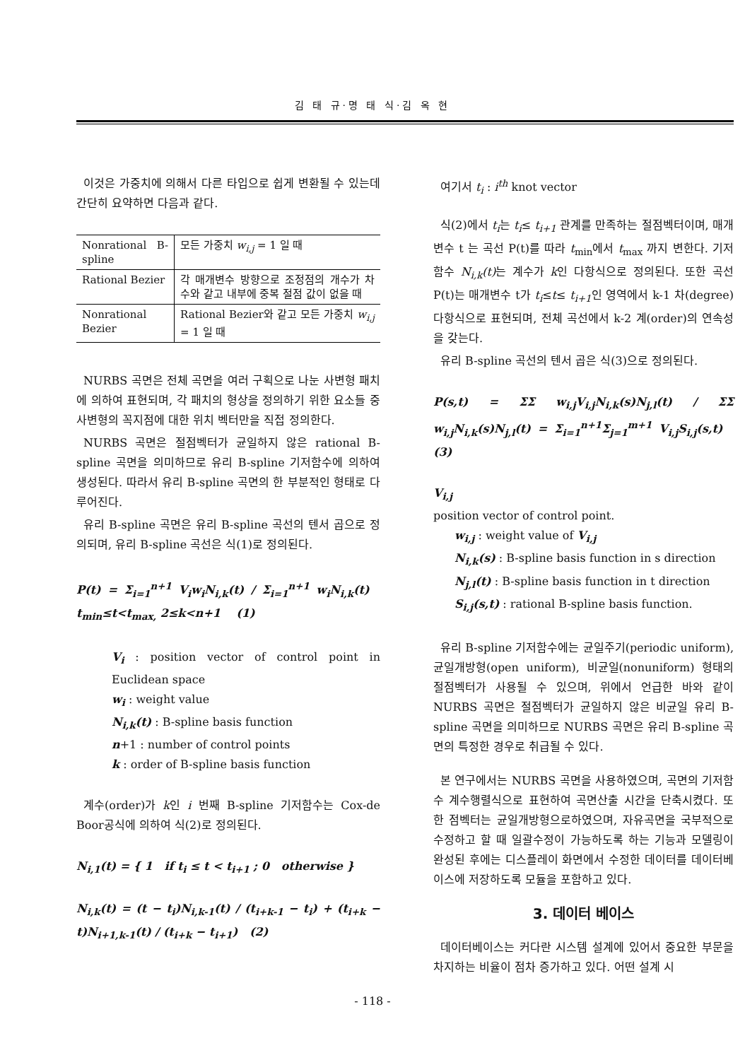김 태 규·명 태 식·김 옥 현
이것은 가중치에 의해서 다른 타입으로 쉽게 변환될 수 있는데 간단히 요약하면 다음과 같다.
| Nonrational B-spline | 모든 가중치 w<sub>i,j</sub> = 1 일 때 |
| Rational Bezier | 각 매개변수 방향으로 조정점의 개수가 차수와 같고 내부에 중복 절점 값이 없을 때 |
| Nonrational Bezier | Rational Bezier와 같고 모든 가중치 w<sub>i,j</sub> = 1 일 때 |
NURBS 곡면은 전체 곡면을 여러 구획으로 나눈 사변형 패치에 의하여 표현되며, 각 패치의 형상을 정의하기 위한 요소들 중 사변형의 꼭지점에 대한 위치 벡터만을 직접 정의한다.
NURBS 곡면은 절점벡터가 균일하지 않은 rational B-spline 곡면을 의미하므로 유리 B-spline 기저함수에 의하여 생성된다. 따라서 유리 B-spline 곡면의 한 부분적인 형태로 다루어진다.
유리 B-spline 곡면은 유리 B-spline 곡선의 텐서 곱으로 정의되며, 유리 B-spline 곡선은 식(1)로 정의된다.
P(t) = Σ<sub>i=1</sub><sup>n+1</sup> V<sub>i</sub>w<sub>i</sub>N<sub>i,k</sub>(t) / Σ<sub>i=1</sub><sup>n+1</sup> w<sub>i</sub>N<sub>i,k</sub>(t) t<sub>min</sub>≤t<t<sub>max,</sub> 2≤k<n+1 (1)
V<sub>i</sub> : position vector of control point in Euclidean space
w<sub>i</sub> : weight value
N<sub>i,k</sub>(t) : B-spline basis function
n+1 : number of control points
k : order of B-spline basis function
계수(order)가 k인 i 번째 B-spline 기저함수는 Cox-de Boor공식에 의하여 식(2)로 정의된다.
N<sub>i,1</sub>(t) = { 1 if t<sub>i</sub> ≤ t < t<sub>i+1</sub> ; 0 otherwise }
N<sub>i,k</sub>(t) = (t − t<sub>i</sub>)N<sub>i,k-1</sub>(t) / (t<sub>i+k-1</sub> − t<sub>i</sub>) + (t<sub>i+k</sub> − t)N<sub>i+1,k-1</sub>(t) / (t<sub>i+k</sub> − t<sub>i+1</sub>) (2)
여기서 t<sub>i</sub> : i<sup>th</sup> knot vector
식(2)에서 t<sub>i</sub>는 t<sub>i</sub>≤ t<sub>i+1</sub> 관계를 만족하는 절점벡터이며, 매개변수 t 는 곡선 P(t)를 따라 t<sub>min</sub>에서 t<sub>max</sub> 까지 변한다. 기저함수 N<sub>i,k</sub>(t) 는 계수가 k인 다항식으로 정의된다. 또한 곡선 P(t)는 매개변수 t가 t<sub>i</sub>≤t≤ t<sub>i+1</sub>인 영역에서 k-1 차(degree) 다항식으로 표현되며, 전체 곡선에서 k-2 계(order)의 연속성을 갖는다.
유리 B-spline 곡선의 텐서 곱은 식(3)으로 정의된다.
P(s,t) = ΣΣ w<sub>i,j</sub>V<sub>i,j</sub>N<sub>i,k</sub>(s)N<sub>j,l</sub>(t) / ΣΣ w<sub>i,j</sub>N<sub>i,k</sub>(s)N<sub>j,l</sub>(t) = Σ<sub>i=1</sub><sup>n+1</sup>Σ<sub>j=1</sub><sup>m+1</sup> V<sub>i,j</sub>S<sub>i,j</sub>(s,t) (3)
V<sub>i,j</sub>
position vector of control point.
w<sub>i,j</sub> : weight value of V<sub>i,j</sub>
N<sub>i,k</sub>(s) : B-spline basis function in s direction
N<sub>j,l</sub>(t) : B-spline basis function in t direction
S<sub>i,j</sub>(s,t) : rational B-spline basis function.
유리 B-spline 기저함수에는 균일주기(periodic uniform), 균일개방형(open uniform), 비균일(nonuniform) 형태의 절점벡터가 사용될 수 있으며, 위에서 언급한 바와 같이 NURBS 곡면은 절점벡터가 균일하지 않은 비균일 유리 B-spline 곡면을 의미하므로 NURBS 곡면은 유리 B-spline 곡면의 특정한 경우로 취급될 수 있다.
본 연구에서는 NURBS 곡면을 사용하였으며, 곡면의 기저함수 계수행렬식으로 표현하여 곡면산출 시간을 단축시켰다. 또한 점벡터는 균일개방형으로하였으며, 자유곡면을 국부적으로 수정하고 할 때 일괄수정이 가능하도록 하는 기능과 모델링이 완성된 후에는 디스플레이 화면에서 수정한 데이터를 데이터베이스에 저장하도록 모듈을 포함하고 있다.
3. 데이터 베이스
데이터베이스는 커다란 시스템 설계에 있어서 중요한 부문을 차지하는 비율이 점차 증가하고 있다. 어떤 설계 시
- 118 -